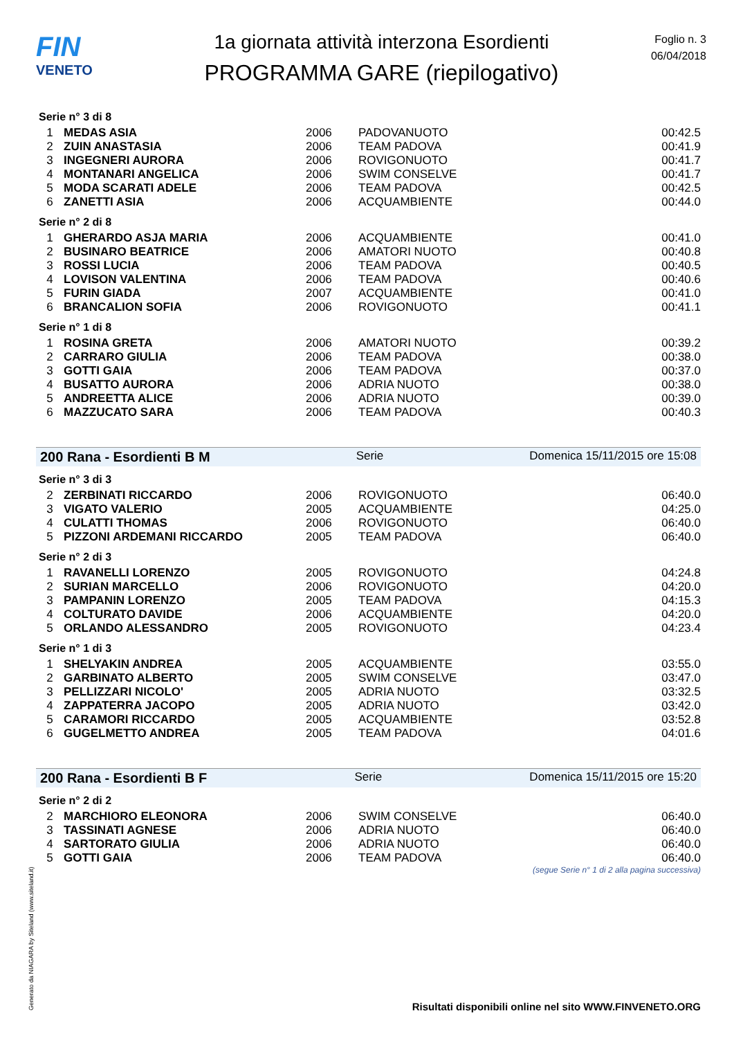FIN
VENETO
1a giornata attività interzona Esordienti
PROGRAMMA GARE (riepilogativo)
Foglio n. 3
06/04/2018
Serie n° 3 di 8
| 1 | MEDAS ASIA | 2006 | PADOVANUOTO | 00:42.5 |
| 2 | ZUIN ANASTASIA | 2006 | TEAM PADOVA | 00:41.9 |
| 3 | INGEGNERI AURORA | 2006 | ROVIGONUOTO | 00:41.7 |
| 4 | MONTANARI ANGELICA | 2006 | SWIM CONSELVE | 00:41.7 |
| 5 | MODA SCARATI ADELE | 2006 | TEAM PADOVA | 00:42.5 |
| 6 | ZANETTI ASIA | 2006 | ACQUAMBIENTE | 00:44.0 |
Serie n° 2 di 8
| 1 | GHERARDO ASJA MARIA | 2006 | ACQUAMBIENTE | 00:41.0 |
| 2 | BUSINARO BEATRICE | 2006 | AMATORI NUOTO | 00:40.8 |
| 3 | ROSSI LUCIA | 2006 | TEAM PADOVA | 00:40.5 |
| 4 | LOVISON VALENTINA | 2006 | TEAM PADOVA | 00:40.6 |
| 5 | FURIN GIADA | 2007 | ACQUAMBIENTE | 00:41.0 |
| 6 | BRANCALION SOFIA | 2006 | ROVIGONUOTO | 00:41.1 |
Serie n° 1 di 8
| 1 | ROSINA GRETA | 2006 | AMATORI NUOTO | 00:39.2 |
| 2 | CARRARO GIULIA | 2006 | TEAM PADOVA | 00:38.0 |
| 3 | GOTTI GAIA | 2006 | TEAM PADOVA | 00:37.0 |
| 4 | BUSATTO AURORA | 2006 | ADRIA NUOTO | 00:38.0 |
| 5 | ANDREETTA ALICE | 2006 | ADRIA NUOTO | 00:39.0 |
| 6 | MAZZUCATO SARA | 2006 | TEAM PADOVA | 00:40.3 |
200 Rana - Esordienti B M Serie Domenica 15/11/2015 ore 15:08
Serie n° 3 di 3
| 2 | ZERBINATI RICCARDO | 2006 | ROVIGONUOTO | 06:40.0 |
| 3 | VIGATO VALERIO | 2005 | ACQUAMBIENTE | 04:25.0 |
| 4 | CULATTI THOMAS | 2006 | ROVIGONUOTO | 06:40.0 |
| 5 | PIZZONI ARDEMANI RICCARDO | 2005 | TEAM PADOVA | 06:40.0 |
Serie n° 2 di 3
| 1 | RAVANELLI LORENZO | 2005 | ROVIGONUOTO | 04:24.8 |
| 2 | SURIAN MARCELLO | 2006 | ROVIGONUOTO | 04:20.0 |
| 3 | PAMPANIN LORENZO | 2005 | TEAM PADOVA | 04:15.3 |
| 4 | COLTURATO DAVIDE | 2006 | ACQUAMBIENTE | 04:20.0 |
| 5 | ORLANDO ALESSANDRO | 2005 | ROVIGONUOTO | 04:23.4 |
Serie n° 1 di 3
| 1 | SHELYAKIN ANDREA | 2005 | ACQUAMBIENTE | 03:55.0 |
| 2 | GARBINATO ALBERTO | 2005 | SWIM CONSELVE | 03:47.0 |
| 3 | PELLIZZARI NICOLO' | 2005 | ADRIA NUOTO | 03:32.5 |
| 4 | ZAPPATERRA JACOPO | 2005 | ADRIA NUOTO | 03:42.0 |
| 5 | CARAMORI RICCARDO | 2005 | ACQUAMBIENTE | 03:52.8 |
| 6 | GUGELMETTO ANDREA | 2005 | TEAM PADOVA | 04:01.6 |
200 Rana - Esordienti B F Serie Domenica 15/11/2015 ore 15:20
Serie n° 2 di 2
| 2 | MARCHIORO ELEONORA | 2006 | SWIM CONSELVE | 06:40.0 |
| 3 | TASSINATI AGNESE | 2006 | ADRIA NUOTO | 06:40.0 |
| 4 | SARTORATO GIULIA | 2006 | ADRIA NUOTO | 06:40.0 |
| 5 | GOTTI GAIA | 2006 | TEAM PADOVA | 06:40.0 |
(segue Serie n° 1 di 2 alla pagina successiva)
Generato da NIAGARA by Siteland (www.siteland.it)
Risultati disponibili online nel sito WWW.FINVENETO.ORG